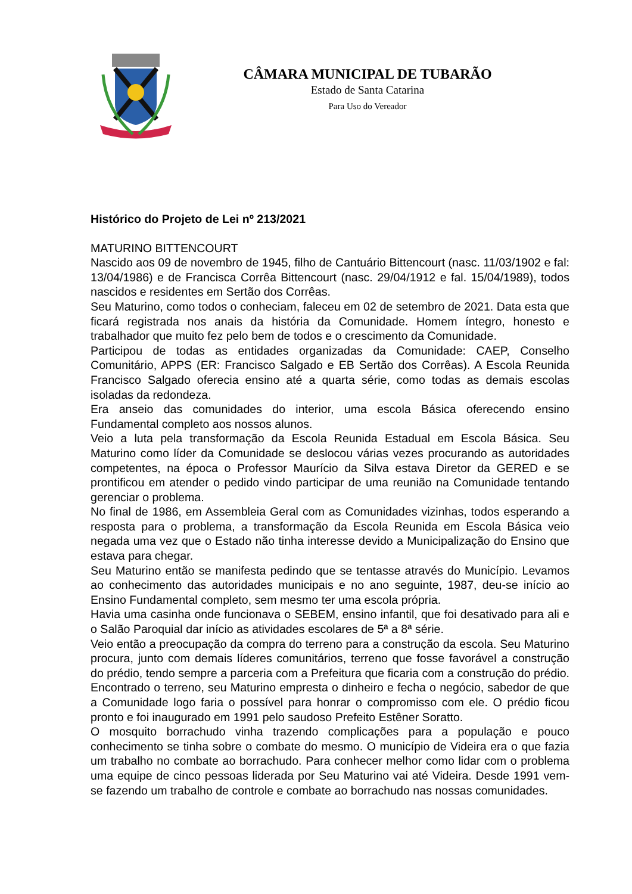CÂMARA MUNICIPAL DE TUBARÃO
Estado de Santa Catarina
Para Uso do Vereador
Histórico do Projeto de Lei nº 213/2021
MATURINO BITTENCOURT
Nascido aos 09 de novembro de 1945, filho de Cantuário Bittencourt (nasc. 11/03/1902 e fal: 13/04/1986) e de Francisca Corrêa Bittencourt (nasc. 29/04/1912 e fal. 15/04/1989), todos nascidos e residentes em Sertão dos Corrêas.
Seu Maturino, como todos o conheciam, faleceu em 02 de setembro de 2021. Data esta que ficará registrada nos anais da história da Comunidade. Homem íntegro, honesto e trabalhador que muito fez pelo bem de todos e o crescimento da Comunidade.
Participou de todas as entidades organizadas da Comunidade: CAEP, Conselho Comunitário, APPS (ER: Francisco Salgado e EB Sertão dos Corrêas). A Escola Reunida Francisco Salgado oferecia ensino até a quarta série, como todas as demais escolas isoladas da redondeza.
Era anseio das comunidades do interior, uma escola Básica oferecendo ensino Fundamental completo aos nossos alunos.
Veio a luta pela transformação da Escola Reunida Estadual em Escola Básica. Seu Maturino como líder da Comunidade se deslocou várias vezes procurando as autoridades competentes, na época o Professor Maurício da Silva estava Diretor da GERED e se prontificou em atender o pedido vindo participar de uma reunião na Comunidade tentando gerenciar o problema.
No final de 1986, em Assembleia Geral com as Comunidades vizinhas, todos esperando a resposta para o problema, a transformação da Escola Reunida em Escola Básica veio negada uma vez que o Estado não tinha interesse devido a Municipalização do Ensino que estava para chegar.
Seu Maturino então se manifesta pedindo que se tentasse através do Município. Levamos ao conhecimento das autoridades municipais e no ano seguinte, 1987, deu-se início ao Ensino Fundamental completo, sem mesmo ter uma escola própria.
Havia uma casinha onde funcionava o SEBEM, ensino infantil, que foi desativado para ali e o Salão Paroquial dar início as atividades escolares de 5ª a 8ª série.
Veio então a preocupação da compra do terreno para a construção da escola. Seu Maturino procura, junto com demais líderes comunitários, terreno que fosse favorável a construção do prédio, tendo sempre a parceria com a Prefeitura que ficaria com a construção do prédio. Encontrado o terreno, seu Maturino empresta o dinheiro e fecha o negócio, sabedor de que a Comunidade logo faria o possível para honrar o compromisso com ele. O prédio ficou pronto e foi inaugurado em 1991 pelo saudoso Prefeito Estêner Soratto.
O mosquito borrachudo vinha trazendo complicações para a população e pouco conhecimento se tinha sobre o combate do mesmo. O município de Videira era o que fazia um trabalho no combate ao borrachudo. Para conhecer melhor como lidar com o problema uma equipe de cinco pessoas liderada por Seu Maturino vai até Videira. Desde 1991 vem-se fazendo um trabalho de controle e combate ao borrachudo nas nossas comunidades.